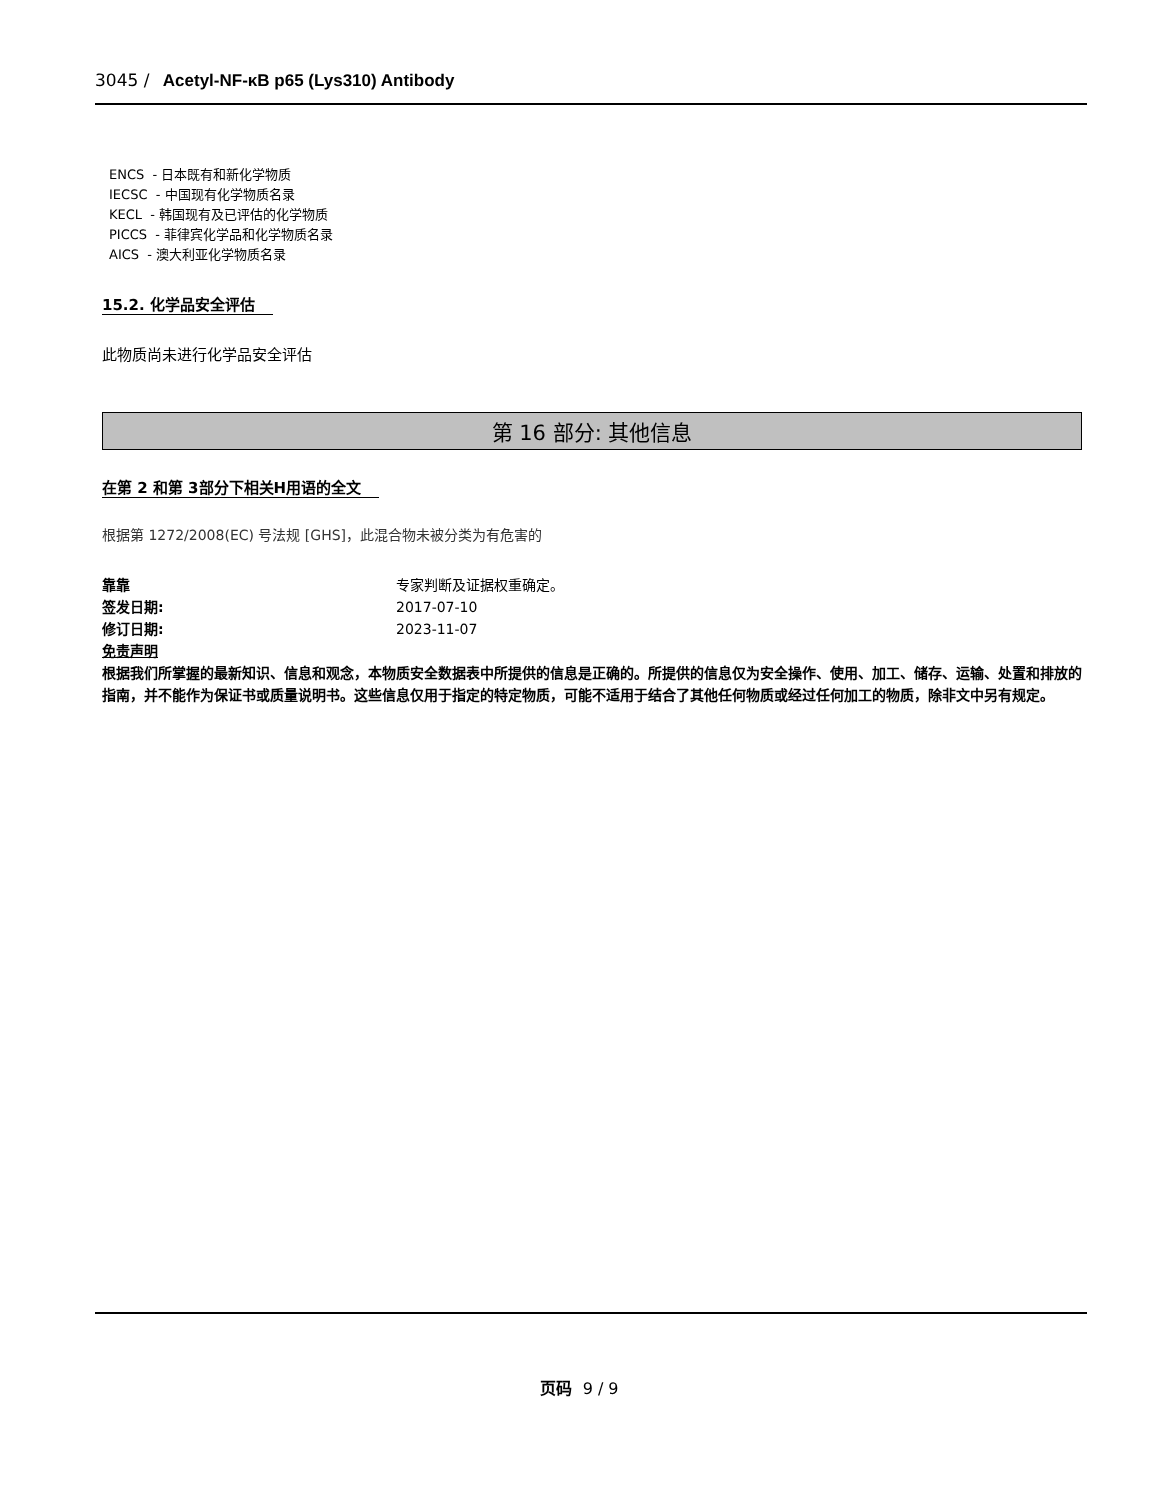3045 / Acetyl-NF-κB p65 (Lys310) Antibody
ENCS - 日本既有和新化学物质
IECSC - 中国现有化学物质名录
KECL - 韩国现有及已评估的化学物质
PICCS - 菲律宾化学品和化学物质名录
AICS - 澳大利亚化学物质名录
15.2. 化学品安全评估
此物质尚未进行化学品安全评估
第 16 部分: 其他信息
在第 2 和第 3部分下相关H用语的全文
根据第 1272/2008(EC) 号法规 [GHS]，此混合物未被分类为有危害的
靠靠 专家判断及证据权重确定。 签发日期: 2017-07-10 修订日期: 2023-11-07
免责声明
根据我们所掌握的最新知识、信息和观念，本物质安全数据表中所提供的信息是正确的。所提供的信息仅为安全操作、使用、加工、储存、运输、处置和排放的指南，并不能作为保证书或质量说明书。这些信息仅用于指定的特定物质，可能不适用于结合了其他任何物质或经过任何加工的物质，除非文中另有规定。
页码 9 / 9